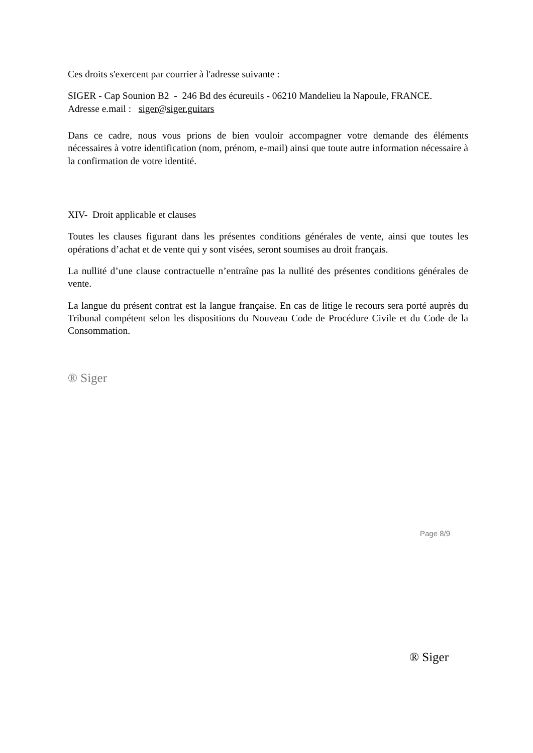Ces droits s'exercent par courrier à l'adresse suivante :
SIGER - Cap Sounion B2 - 246 Bd des écureuils - 06210 Mandelieu la Napoule, FRANCE.
Adresse e.mail : siger@siger.guitars
Dans ce cadre, nous vous prions de bien vouloir accompagner votre demande des éléments nécessaires à votre identification (nom, prénom, e-mail) ainsi que toute autre information nécessaire à la confirmation de votre identité.
XIV- Droit applicable et clauses
Toutes les clauses figurant dans les présentes conditions générales de vente, ainsi que toutes les opérations d’achat et de vente qui y sont visées, seront soumises au droit français.
La nullité d’une clause contractuelle n’entraîne pas la nullité des présentes conditions générales de vente.
La langue du présent contrat est la langue française. En cas de litige le recours sera porté auprès du Tribunal compétent selon les dispositions du Nouveau Code de Procédure Civile et du Code de la Consommation.
® Siger
Page 8/9
® Siger